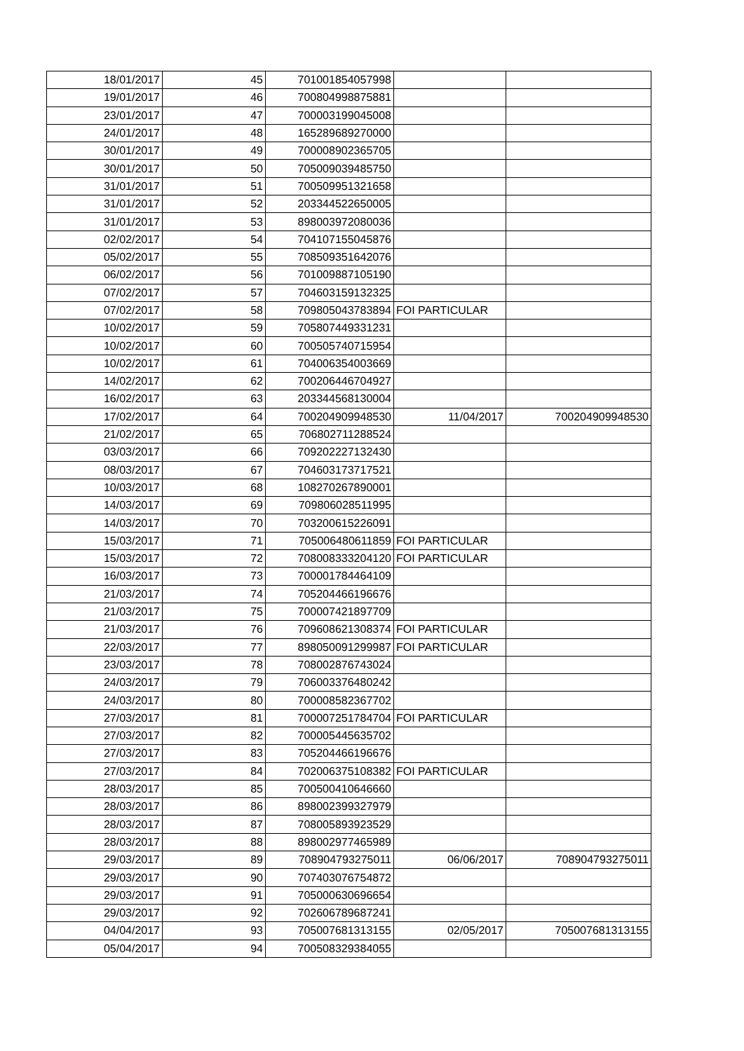| 18/01/2017 | 45 | 701001854057998 | | |
| 19/01/2017 | 46 | 700804998875881 | | |
| 23/01/2017 | 47 | 700003199045008 | | |
| 24/01/2017 | 48 | 165289689270000 | | |
| 30/01/2017 | 49 | 700008902365705 | | |
| 30/01/2017 | 50 | 705009039485750 | | |
| 31/01/2017 | 51 | 700509951321658 | | |
| 31/01/2017 | 52 | 203344522650005 | | |
| 31/01/2017 | 53 | 898003972080036 | | |
| 02/02/2017 | 54 | 704107155045876 | | |
| 05/02/2017 | 55 | 708509351642076 | | |
| 06/02/2017 | 56 | 701009887105190 | | |
| 07/02/2017 | 57 | 704603159132325 | | |
| 07/02/2017 | 58 | 709805043783894 | FOI PARTICULAR | |
| 10/02/2017 | 59 | 705807449331231 | | |
| 10/02/2017 | 60 | 700505740715954 | | |
| 10/02/2017 | 61 | 704006354003669 | | |
| 14/02/2017 | 62 | 700206446704927 | | |
| 16/02/2017 | 63 | 203344568130004 | | |
| 17/02/2017 | 64 | 700204909948530 | 11/04/2017 | 700204909948530 |
| 21/02/2017 | 65 | 706802711288524 | | |
| 03/03/2017 | 66 | 709202227132430 | | |
| 08/03/2017 | 67 | 704603173717521 | | |
| 10/03/2017 | 68 | 108270267890001 | | |
| 14/03/2017 | 69 | 709806028511995 | | |
| 14/03/2017 | 70 | 703200615226091 | | |
| 15/03/2017 | 71 | 705006480611859 | FOI PARTICULAR | |
| 15/03/2017 | 72 | 708008333204120 | FOI PARTICULAR | |
| 16/03/2017 | 73 | 700001784464109 | | |
| 21/03/2017 | 74 | 705204466196676 | | |
| 21/03/2017 | 75 | 700007421897709 | | |
| 21/03/2017 | 76 | 709608621308374 | FOI PARTICULAR | |
| 22/03/2017 | 77 | 898050091299987 | FOI PARTICULAR | |
| 23/03/2017 | 78 | 708002876743024 | | |
| 24/03/2017 | 79 | 706003376480242 | | |
| 24/03/2017 | 80 | 700008582367702 | | |
| 27/03/2017 | 81 | 700007251784704 | FOI PARTICULAR | |
| 27/03/2017 | 82 | 700005445635702 | | |
| 27/03/2017 | 83 | 705204466196676 | | |
| 27/03/2017 | 84 | 702006375108382 | FOI PARTICULAR | |
| 28/03/2017 | 85 | 700500410646660 | | |
| 28/03/2017 | 86 | 898002399327979 | | |
| 28/03/2017 | 87 | 708005893923529 | | |
| 28/03/2017 | 88 | 898002977465989 | | |
| 29/03/2017 | 89 | 708904793275011 | 06/06/2017 | 708904793275011 |
| 29/03/2017 | 90 | 707403076754872 | | |
| 29/03/2017 | 91 | 705000630696654 | | |
| 29/03/2017 | 92 | 702606789687241 | | |
| 04/04/2017 | 93 | 705007681313155 | 02/05/2017 | 705007681313155 |
| 05/04/2017 | 94 | 700508329384055 | | |